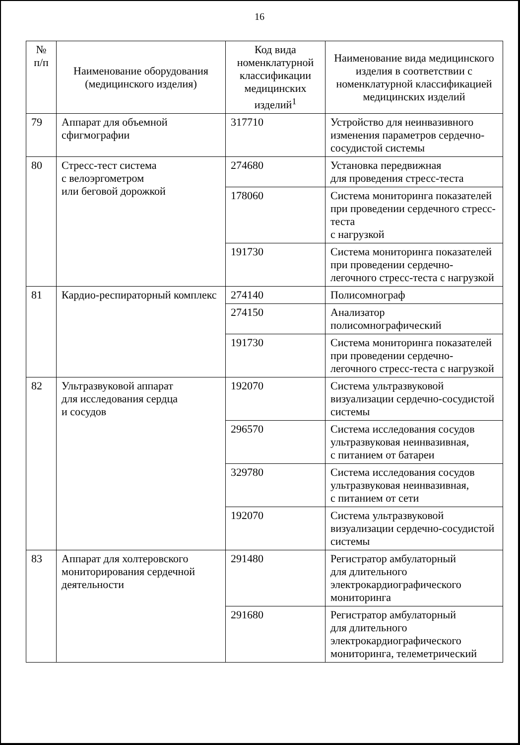16
| № п/п | Наименование оборудования (медицинского изделия) | Код вида номенклатурной классификации медицинских изделий<sup>1</sup> | Наименование вида медицинского изделия в соответствии с номенклатурной классификацией медицинских изделий |
| --- | --- | --- | --- |
| 79 | Аппарат для объемной сфигмографии | 317710 | Устройство для неинвазивного изменения параметров сердечно-сосудистой системы |
| 80 | Стресс-тест система с велоэргометром или беговой дорожкой | 274680 | Установка передвижная для проведения стресс-теста |
| | | 178060 | Система мониторинга показателей при проведении сердечного стресс-теста с нагрузкой |
| | | 191730 | Система мониторинга показателей при проведении сердечно-легочного стресс-теста с нагрузкой |
| 81 | Кардио-респираторный комплекс | 274140 | Полисомнограф |
| | | 274150 | Анализатор полисомнографический |
| | | 191730 | Система мониторинга показателей при проведении сердечно-легочного стресс-теста с нагрузкой |
| 82 | Ультразвуковой аппарат для исследования сердца и сосудов | 192070 | Система ультразвуковой визуализации сердечно-сосудистой системы |
| | | 296570 | Система исследования сосудов ультразвуковая неинвазивная, с питанием от батареи |
| | | 329780 | Система исследования сосудов ультразвуковая неинвазивная, с питанием от сети |
| | | 192070 | Система ультразвуковой визуализации сердечно-сосудистой системы |
| 83 | Аппарат для холтеровского мониторирования сердечной деятельности | 291480 | Регистратор амбулаторный для длительного электрокардиографического мониторинга |
| | | 291680 | Регистратор амбулаторный для длительного электрокардиографического мониторинга, телеметрический |